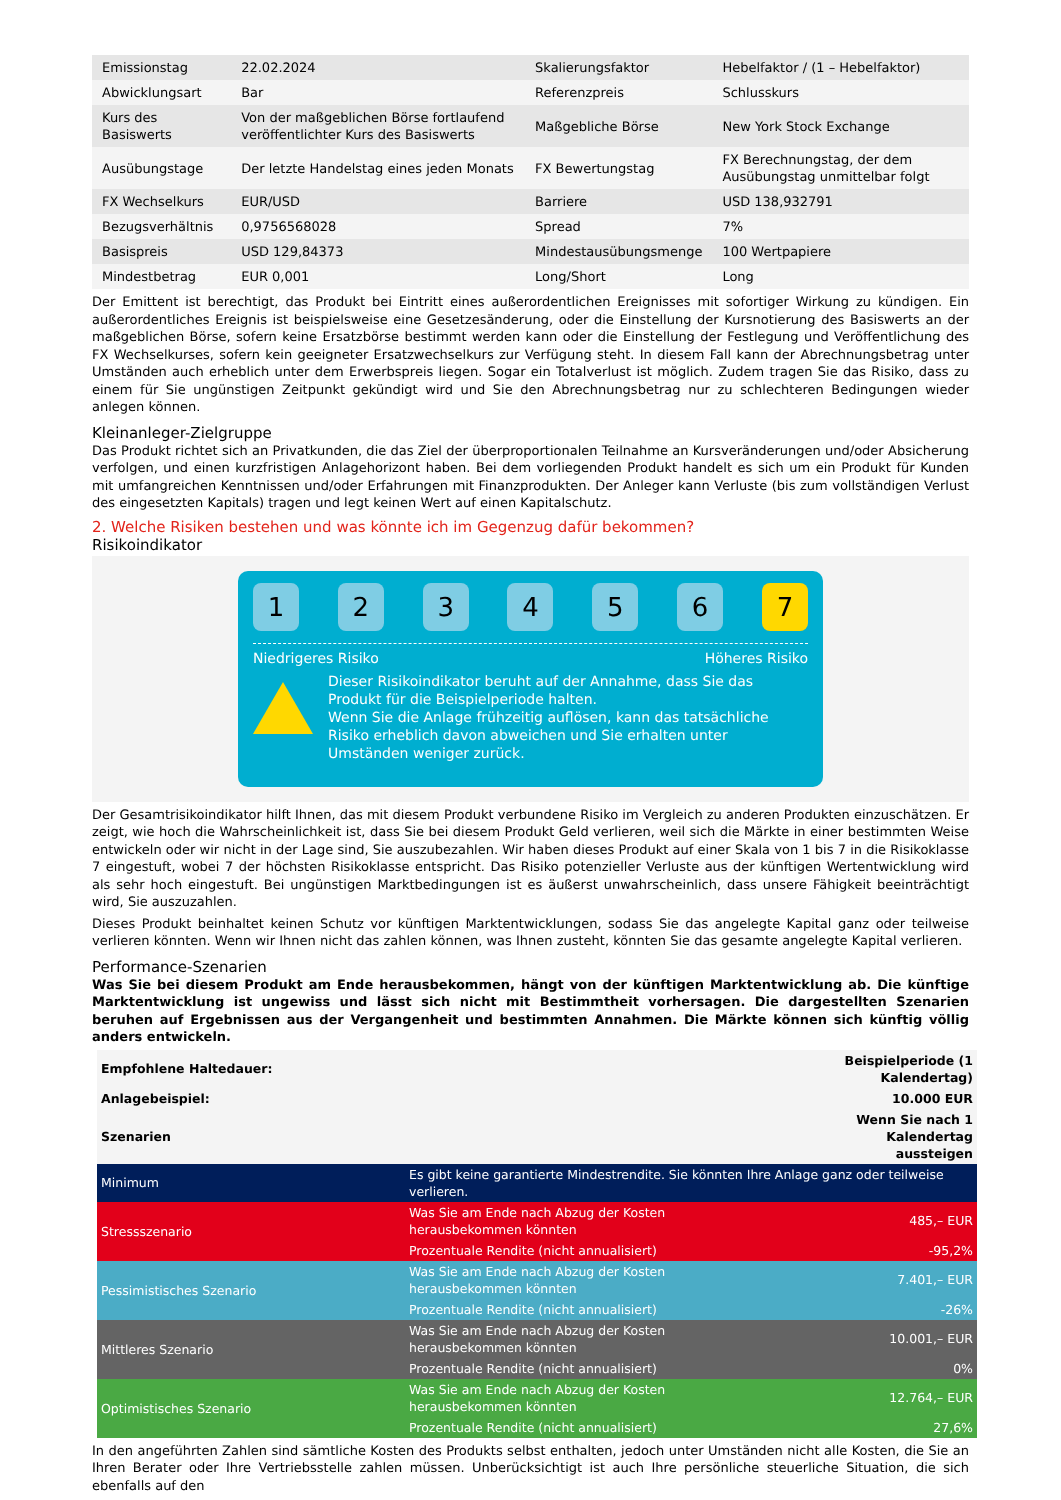| Emissionstag | 22.02.2024 | Skalierungsfaktor | Hebelfaktor / (1 – Hebelfaktor) |
| Abwicklungsart | Bar | Referenzpreis | Schlusskurs |
| Kurs des Basiswerts | Von der maßgeblichen Börse fortlaufend veröffentlichter Kurs des Basiswerts | Maßgebliche Börse | New York Stock Exchange |
| Ausübungstage | Der letzte Handelstag eines jeden Monats | FX Bewertungstag | FX Berechnungstag, der dem Ausübungstag unmittelbar folgt |
| FX Wechselkurs | EUR/USD | Barriere | USD 138,932791 |
| Bezugsverhältnis | 0,9756568028 | Spread | 7% |
| Basispreis | USD 129,84373 | Mindestausübungsmenge | 100 Wertpapiere |
| Mindestbetrag | EUR 0,001 | Long/Short | Long |
Der Emittent ist berechtigt, das Produkt bei Eintritt eines außerordentlichen Ereignisses mit sofortiger Wirkung zu kündigen. Ein außerordentliches Ereignis ist beispielsweise eine Gesetzesänderung, oder die Einstellung der Kursnotierung des Basiswerts an der maßgeblichen Börse, sofern keine Ersatzbörse bestimmt werden kann oder die Einstellung der Festlegung und Veröffentlichung des FX Wechselkurses, sofern kein geeigneter Ersatzwechselkurs zur Verfügung steht. In diesem Fall kann der Abrechnungsbetrag unter Umständen auch erheblich unter dem Erwerbspreis liegen. Sogar ein Totalverlust ist möglich. Zudem tragen Sie das Risiko, dass zu einem für Sie ungünstigen Zeitpunkt gekündigt wird und Sie den Abrechnungsbetrag nur zu schlechteren Bedingungen wieder anlegen können.
Kleinanleger-Zielgruppe
Das Produkt richtet sich an Privatkunden, die das Ziel der überproportionalen Teilnahme an Kursveränderungen und/oder Absicherung verfolgen, und einen kurzfristigen Anlagehorizont haben. Bei dem vorliegenden Produkt handelt es sich um ein Produkt für Kunden mit umfangreichen Kenntnissen und/oder Erfahrungen mit Finanzprodukten. Der Anleger kann Verluste (bis zum vollständigen Verlust des eingesetzten Kapitals) tragen und legt keinen Wert auf einen Kapitalschutz.
2. Welche Risiken bestehen und was könnte ich im Gegenzug dafür bekommen?
Risikoindikator
123456 7
Niedrigeres Risiko Höheres Risiko
Dieser Risikoindikator beruht auf der Annahme, dass Sie das Produkt für die Beispielperiode halten.
Wenn Sie die Anlage frühzeitig auflösen, kann das tatsächliche Risiko erheblich davon abweichen und Sie erhalten unter Umständen weniger zurück.
Der Gesamtrisikoindikator hilft Ihnen, das mit diesem Produkt verbundene Risiko im Vergleich zu anderen Produkten einzuschätzen. Er zeigt, wie hoch die Wahrscheinlichkeit ist, dass Sie bei diesem Produkt Geld verlieren, weil sich die Märkte in einer bestimmten Weise entwickeln oder wir nicht in der Lage sind, Sie auszubezahlen. Wir haben dieses Produkt auf einer Skala von 1 bis 7 in die Risikoklasse 7 eingestuft, wobei 7 der höchsten Risikoklasse entspricht. Das Risiko potenzieller Verluste aus der künftigen Wertentwicklung wird als sehr hoch eingestuft. Bei ungünstigen Marktbedingungen ist es äußerst unwahrscheinlich, dass unsere Fähigkeit beeinträchtigt wird, Sie auszuzahlen.
Dieses Produkt beinhaltet keinen Schutz vor künftigen Marktentwicklungen, sodass Sie das angelegte Kapital ganz oder teilweise verlieren könnten. Wenn wir Ihnen nicht das zahlen können, was Ihnen zusteht, könnten Sie das gesamte angelegte Kapital verlieren.
Performance-Szenarien
Was Sie bei diesem Produkt am Ende herausbekommen, hängt von der künftigen Marktentwicklung ab. Die künftige Marktentwicklung ist ungewiss und lässt sich nicht mit Bestimmtheit vorhersagen. Die dargestellten Szenarien beruhen auf Ergebnissen aus der Vergangenheit und bestimmten Annahmen. Die Märkte können sich künftig völlig anders entwickeln.
| Empfohlene Haltedauer: | | Beispielperiode (1 Kalendertag) |
| Anlagebeispiel: | | 10.000 EUR |
| Szenarien | | Wenn Sie nach 1 Kalendertag aussteigen |
| Minimum | Es gibt keine garantierte Mindestrendite. Sie könnten Ihre Anlage ganz oder teilweise verlieren. | |
| Stressszenario | Was Sie am Ende nach Abzug der Kosten herausbekommen könnten | 485,– EUR |
| | Prozentuale Rendite (nicht annualisiert) | -95,2% |
| Pessimistisches Szenario | Was Sie am Ende nach Abzug der Kosten herausbekommen könnten | 7.401,– EUR |
| | Prozentuale Rendite (nicht annualisiert) | -26% |
| Mittleres Szenario | Was Sie am Ende nach Abzug der Kosten herausbekommen könnten | 10.001,– EUR |
| | Prozentuale Rendite (nicht annualisiert) | 0% |
| Optimistisches Szenario | Was Sie am Ende nach Abzug der Kosten herausbekommen könnten | 12.764,– EUR |
| | Prozentuale Rendite (nicht annualisiert) | 27,6% |
In den angeführten Zahlen sind sämtliche Kosten des Produkts selbst enthalten, jedoch unter Umständen nicht alle Kosten, die Sie an Ihren Berater oder Ihre Vertriebsstelle zahlen müssen. Unberücksichtigt ist auch Ihre persönliche steuerliche Situation, die sich ebenfalls auf den